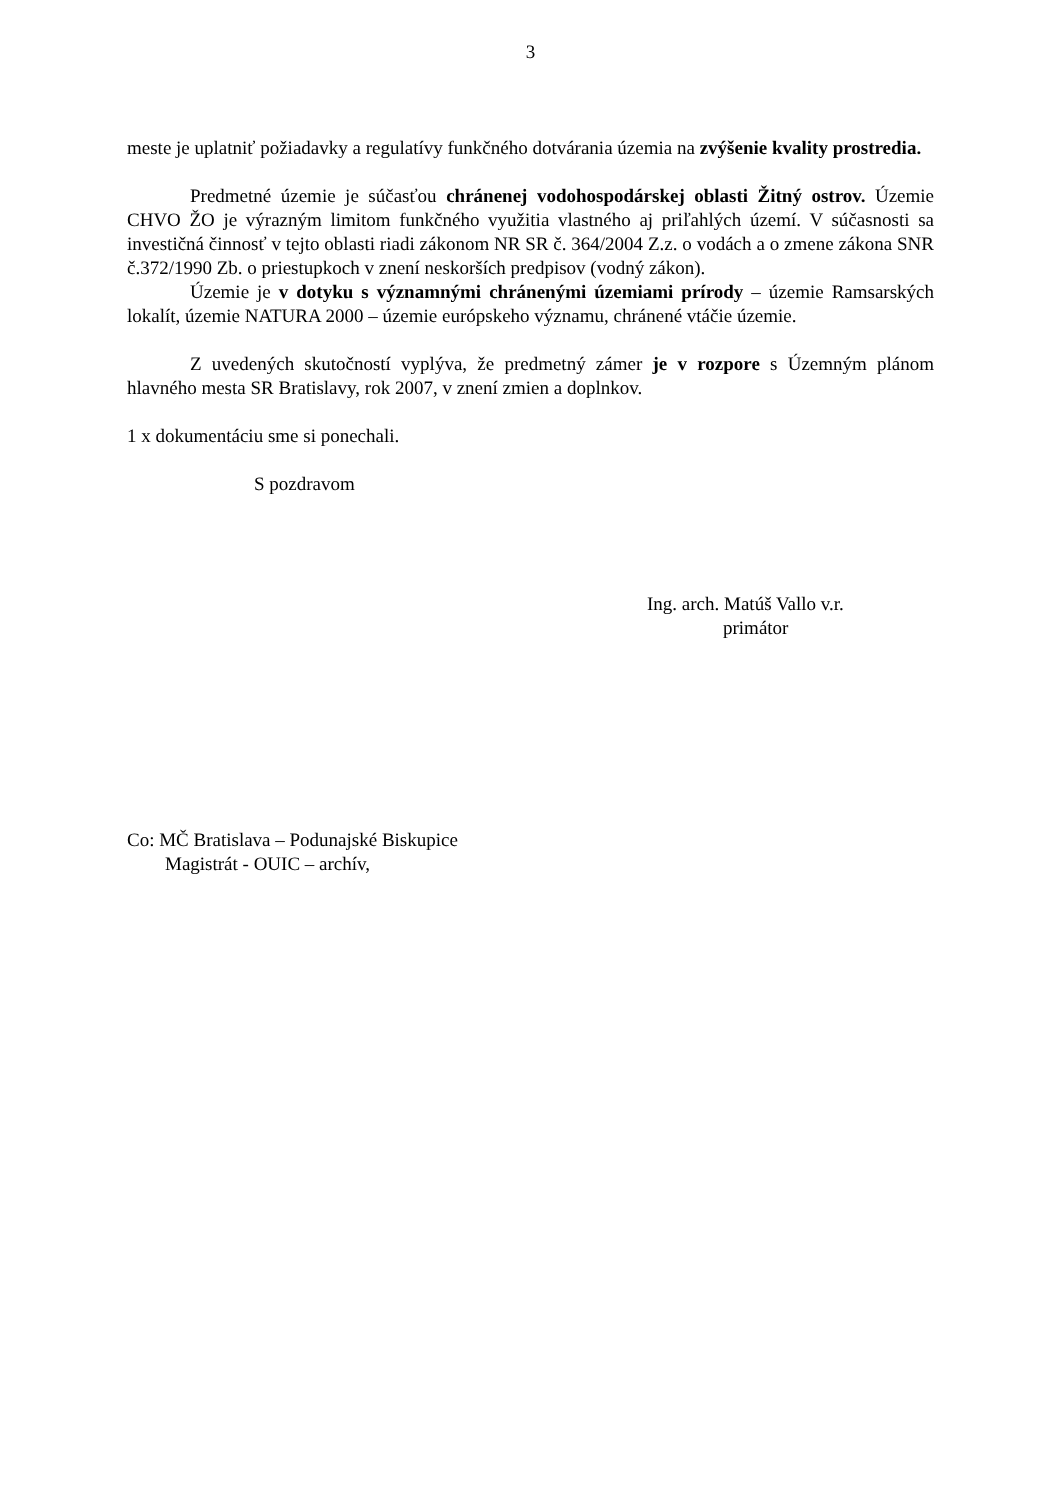3
meste je uplatniť požiadavky a regulatívy funkčného dotvárania územia na zvýšenie kvality prostredia.
Predmetné územie je súčasťou chránenej vodohospodárskej oblasti Žitný ostrov. Územie CHVO ŽO je výrazným limitom funkčného využitia vlastného aj priľahlých území. V súčasnosti sa investičná činnosť v tejto oblasti riadi zákonom NR SR č. 364/2004 Z.z. o vodách a o zmene zákona SNR č.372/1990 Zb. o priestupkoch v znení neskorších predpisov (vodný zákon).
Územie je v dotyku s významnými chránenými územiami prírody – územie Ramsarských lokalít, územie NATURA 2000 – územie európskeho významu, chránené vtáčie územie.
Z uvedených skutočností vyplýva, že predmetný zámer je v rozpore s Územným plánom hlavného mesta SR Bratislavy, rok 2007, v znení zmien a doplnkov.
1 x dokumentáciu sme si ponechali.
S pozdravom
Ing. arch. Matúš Vallo v.r.
primátor
Co: MČ Bratislava – Podunajské Biskupice
Magistrát - OUIC – archív,